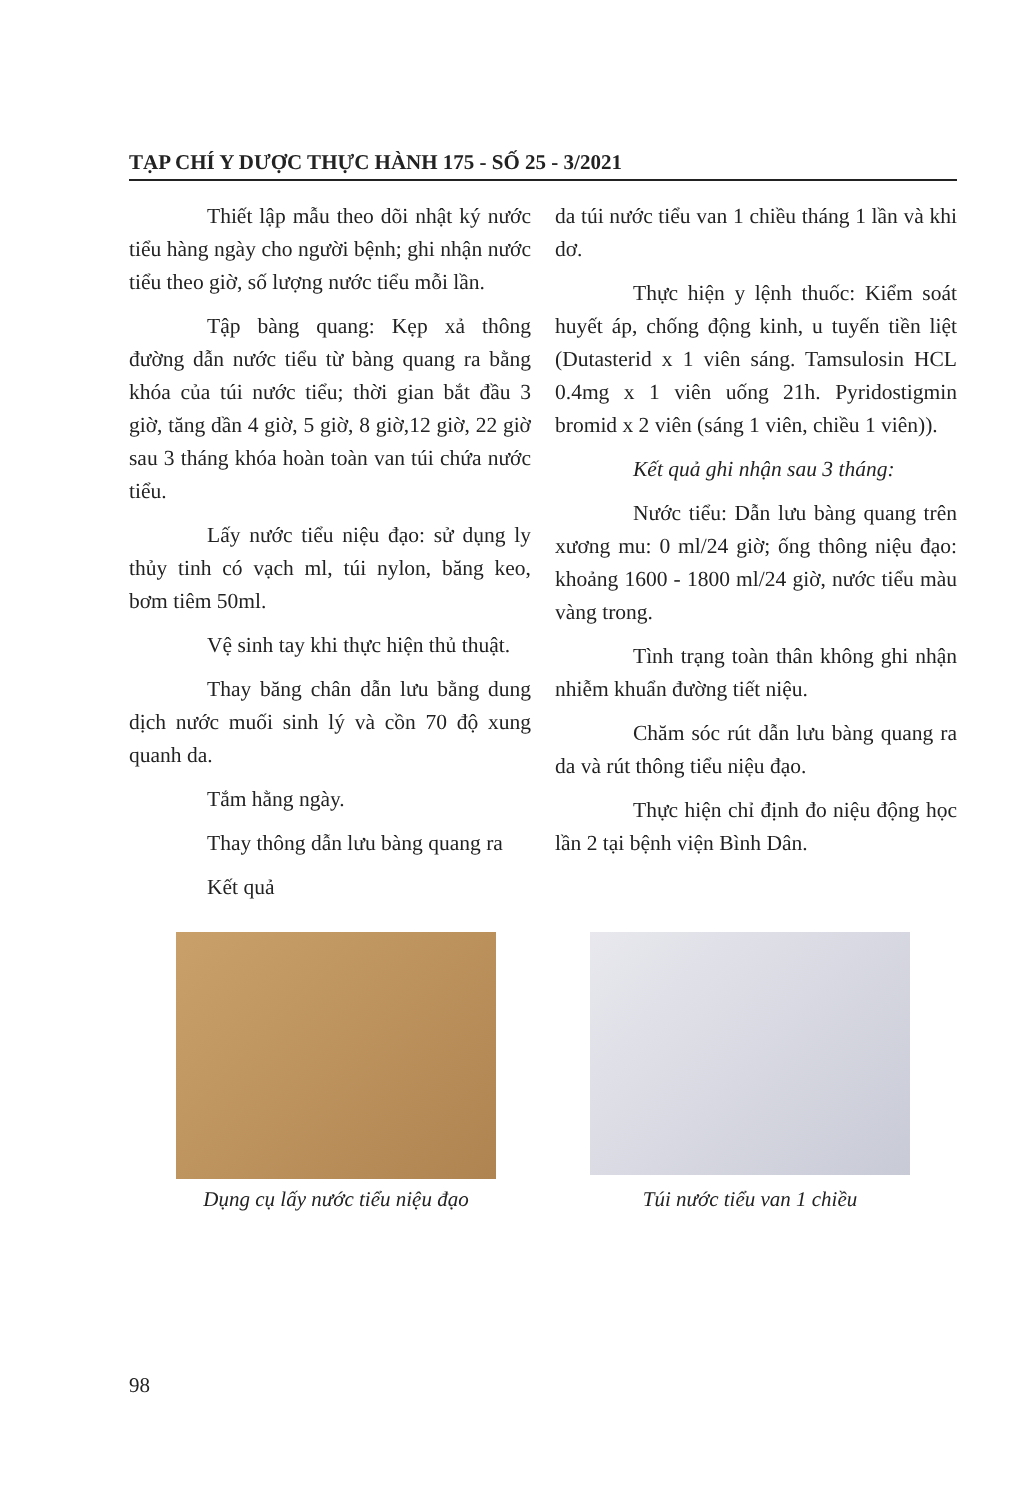TẠP CHÍ Y DƯỢC THỰC HÀNH 175 - SỐ 25 - 3/2021
Thiết lập mẫu theo dõi nhật ký nước tiểu hàng ngày cho người bệnh; ghi nhận nước tiểu theo giờ, số lượng nước tiểu mỗi lần.
Tập bàng quang: Kẹp xả thông đường dẫn nước tiểu từ bàng quang ra bằng khóa của túi nước tiểu; thời gian bắt đầu 3 giờ, tăng dần 4 giờ, 5 giờ, 8 giờ,12 giờ, 22 giờ sau 3 tháng khóa hoàn toàn van túi chứa nước tiểu.
Lấy nước tiểu niệu đạo: sử dụng ly thủy tinh có vạch ml, túi nylon, băng keo, bơm tiêm 50ml.
Vệ sinh tay khi thực hiện thủ thuật.
Thay băng chân dẫn lưu bằng dung dịch nước muối sinh lý và cồn 70 độ xung quanh da.
Tắm hằng ngày.
Thay thông dẫn lưu bàng quang ra
Kết quả
da túi nước tiểu van 1 chiều tháng 1 lần và khi dơ.
Thực hiện y lệnh thuốc: Kiểm soát huyết áp, chống động kinh, u tuyến tiền liệt (Dutasterid x 1 viên sáng. Tamsulosin HCL 0.4mg x 1 viên uống 21h. Pyridostigmin bromid x 2 viên (sáng 1 viên, chiều 1 viên)).
Kết quả ghi nhận sau 3 tháng:
Nước tiểu: Dẫn lưu bàng quang trên xương mu: 0 ml/24 giờ; ống thông niệu đạo: khoảng 1600 - 1800 ml/24 giờ, nước tiểu màu vàng trong.
Tình trạng toàn thân không ghi nhận nhiễm khuẩn đường tiết niệu.
Chăm sóc rút dẫn lưu bàng quang ra da và rút thông tiểu niệu đạo.
Thực hiện chỉ định đo niệu động học lần 2 tại bệnh viện Bình Dân.
Dụng cụ lấy nước tiểu niệu đạo Túi nước tiểu van 1 chiều
98